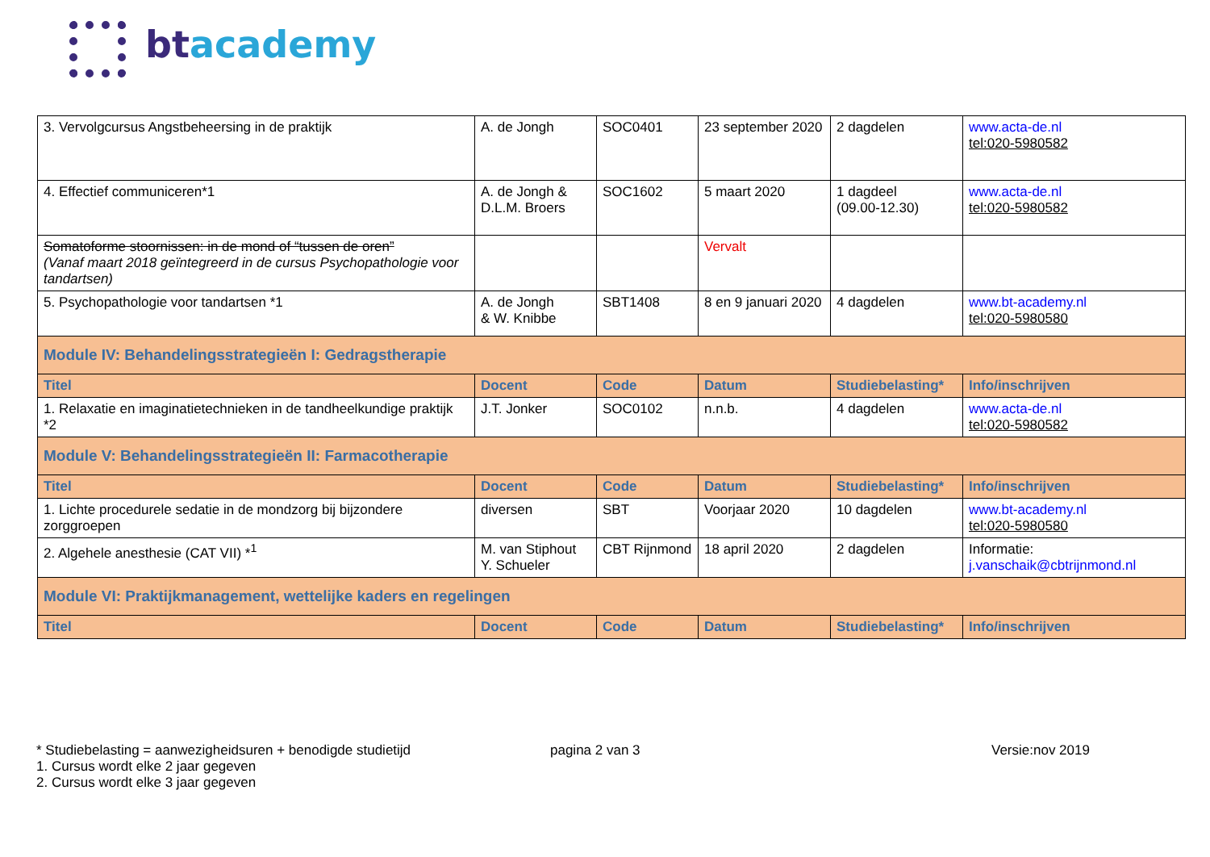btacademy
| 3. Vervolgcursus Angstbeheersing in de praktijk | A. de Jongh | SOC0401 | 23 september 2020 | 2 dagdelen | www.acta-de.nl tel:020-5980582 |
| 4. Effectief communiceren*1 | A. de Jongh & D.L.M. Broers | SOC1602 | 5 maart 2020 | 1 dagdeel (09.00-12.30) | www.acta-de.nl tel:020-5980582 |
| Somatoforme stoornissen: in de mond of “tussen de oren” (Vanaf maart 2018 geïntegreerd in de cursus Psychopathologie voor tandartsen) | | | Vervalt | | |
| 5. Psychopathologie voor tandartsen *1 | A. de Jongh & W. Knibbe | SBT1408 | 8 en 9 januari 2020 | 4 dagdelen | www.bt-academy.nl tel:020-5980580 |
| Module IV: Behandelingsstrategieën I: Gedragstherapie | | | | | |
| Titel | Docent | Code | Datum | Studiebelasting* | Info/inschrijven |
| 1. Relaxatie en imaginatietechnieken in de tandheelkundige praktijk *2 | J.T. Jonker | SOC0102 | n.n.b. | 4 dagdelen | www.acta-de.nl tel:020-5980582 |
| Module V: Behandelingsstrategieën II: Farmacotherapie | | | | | |
| Titel | Docent | Code | Datum | Studiebelasting* | Info/inschrijven |
| 1. Lichte procedurele sedatie in de mondzorg bij bijzondere zorggroepen | diversen | SBT | Voorjaar 2020 | 10 dagdelen | www.bt-academy.nl tel:020-5980580 |
| 2. Algehele anesthesie (CAT VII) *<sup>1</sup> | M. van Stiphout Y. Schueler | CBT Rijnmond | 18 april 2020 | 2 dagdelen | Informatie: j.vanschaik@cbtrijnmond.nl |
| Module VI: Praktijkmanagement, wettelijke kaders en regelingen | | | | | |
| Titel | Docent | Code | Datum | Studiebelasting* | Info/inschrijven |
* Studiebelasting = aanwezigheidsuren + benodigde studietijd
1. Cursus wordt elke 2 jaar gegeven
2. Cursus wordt elke 3 jaar gegeven
pagina 2 van 3 Versie:nov 2019